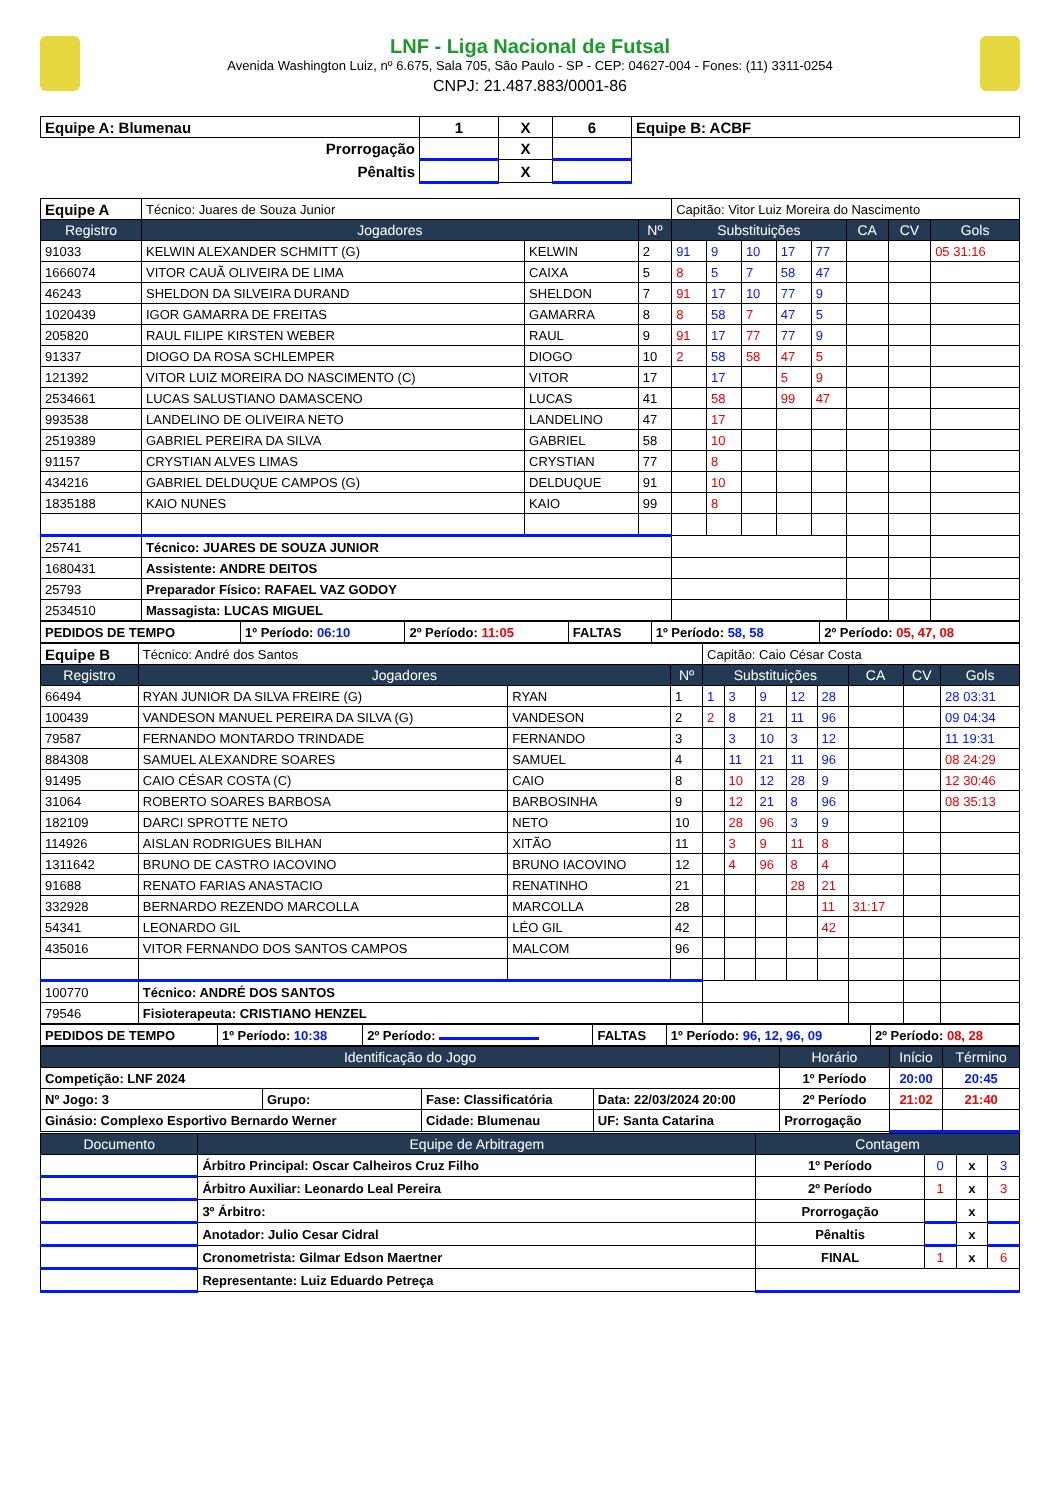LNF - Liga Nacional de Futsal
Avenida Washington Luiz, nº 6.675, Sala 705, São Paulo - SP - CEP: 04627-004 - Fones: (11) 3311-0254
CNPJ: 21.487.883/0001-86
| Equipe A: Blumenau | 1 | X | 6 | Equipe B: ACBF |
| Prorrogação | | X | | |
| Pênaltis | | X | | |
| Equipe A | Técnico: Juares de Souza Junior | | | Capitão: Vitor Luiz Moreira do Nascimento | | | | | | | |
| Registro | Jogadores | | Nº | Substituições | | | | | CA | CV | Gols |
| 91033 | KELWIN ALEXANDER SCHMITT (G) | KELWIN | 2 | 91 | 9 | 10 | 17 | 77 | | | 05 31:16 |
| 1666074 | VITOR CAUÃ OLIVEIRA DE LIMA | CAIXA | 5 | 8 | 5 | 7 | 58 | 47 | | | |
| 46243 | SHELDON DA SILVEIRA DURAND | SHELDON | 7 | 91 | 17 | 10 | 77 | 9 | | | |
| 1020439 | IGOR GAMARRA DE FREITAS | GAMARRA | 8 | 8 | 58 | 7 | 47 | 5 | | | |
| 205820 | RAUL FILIPE KIRSTEN WEBER | RAUL | 9 | 91 | 17 | 77 | 77 | 9 | | | |
| 91337 | DIOGO DA ROSA SCHLEMPER | DIOGO | 10 | 2 | 58 | 58 | 47 | 5 | | | |
| 121392 | VITOR LUIZ MOREIRA DO NASCIMENTO (C) | VITOR | 17 | | 17 | | 5 | 9 | | | |
| 2534661 | LUCAS SALUSTIANO DAMASCENO | LUCAS | 41 | | 58 | | 99 | 47 | | | |
| 993538 | LANDELINO DE OLIVEIRA NETO | LANDELINO | 47 | | 17 | | | | | | |
| 2519389 | GABRIEL PEREIRA DA SILVA | GABRIEL | 58 | | 10 | | | | | | |
| 91157 | CRYSTIAN ALVES LIMAS | CRYSTIAN | 77 | | 8 | | | | | | |
| 434216 | GABRIEL DELDUQUE CAMPOS (G) | DELDUQUE | 91 | | 10 | | | | | | |
| 1835188 | KAIO NUNES | KAIO | 99 | | 8 | | | | | | |
| 25741 | Técnico: JUARES DE SOUZA JUNIOR | | | | | | | | | | |
| 1680431 | Assistente: ANDRE DEITOS | | | | | | | | | | |
| 25793 | Preparador Físico: RAFAEL VAZ GODOY | | | | | | | | | | |
| 2534510 | Massagista: LUCAS MIGUEL | | | | | | | | | | |
| PEDIDOS DE TEMPO | 1º Período: 06:10 | 2º Período: 11:05 | FALTAS | 1º Período: 58, 58 | 2º Período: 05, 47, 08 |
| Equipe B | Técnico: André dos Santos | | | Capitão: Caio César Costa | | | | | | | |
| Registro | Jogadores | | Nº | Substituições | | | | | CA | CV | Gols |
| 66494 | RYAN JUNIOR DA SILVA FREIRE (G) | RYAN | 1 | 1 | 3 | 9 | 12 | 28 | | | 28 03:31 |
| 100439 | VANDESON MANUEL PEREIRA DA SILVA (G) | VANDESON | 2 | 2 | 8 | 21 | 11 | 96 | | | 09 04:34 |
| 79587 | FERNANDO MONTARDO TRINDADE | FERNANDO | 3 | | 3 | 10 | 3 | 12 | | | 11 19:31 |
| 884308 | SAMUEL ALEXANDRE SOARES | SAMUEL | 4 | | 11 | 21 | 11 | 96 | | | 08 24:29 |
| 91495 | CAIO CÉSAR COSTA (C) | CAIO | 8 | | 10 | 12 | 28 | 9 | | | 12 30:46 |
| 31064 | ROBERTO SOARES BARBOSA | BARBOSINHA | 9 | | 12 | 21 | 8 | 96 | | | 08 35:13 |
| 182109 | DARCI SPROTTE NETO | NETO | 10 | | 28 | 96 | 3 | 9 | | | |
| 114926 | AISLAN RODRIGUES BILHAN | XITÃO | 11 | | 3 | 9 | 11 | 8 | | | |
| 1311642 | BRUNO DE CASTRO IACOVINO | BRUNO IACOVINO | 12 | | 4 | 96 | 8 | 4 | | | |
| 91688 | RENATO FARIAS ANASTACIO | RENATINHO | 21 | | | | 28 | 21 | | | |
| 332928 | BERNARDO REZENDO MARCOLLA | MARCOLLA | 28 | | | | | 11 | 31:17 | | |
| 54341 | LEONARDO GIL | LÉO GIL | 42 | | | | | 42 | | | |
| 435016 | VITOR FERNANDO DOS SANTOS CAMPOS | MALCOM | 96 | | | | | | | | |
| 100770 | Técnico: ANDRÉ DOS SANTOS | | | | | | | | | | |
| 79546 | Fisioterapeuta: CRISTIANO HENZEL | | | | | | | | | | |
| PEDIDOS DE TEMPO | 1º Período: 10:38 | 2º Período: | FALTAS | 1º Período: 96, 12, 96, 09 | 2º Período: 08, 28 |
| Identificação do Jogo | | | | Horário | Início | Término |
| --- | --- | --- | --- | --- | --- | --- |
| Competição: LNF 2024 | | | | 1º Período | 20:00 | 20:45 |
| Nº Jogo: 3 | Grupo: | Fase: Classificatória | Data: 22/03/2024 20:00 | 2º Período | 21:02 | 21:40 |
| Ginásio: Complexo Esportivo Bernardo Werner | | Cidade: Blumenau | UF: Santa Catarina | Prorrogação | | |
| Documento | Equipe de Arbitragem | Contagem | | | |
| --- | --- | --- | --- | --- | --- |
| | Árbitro Principal: Oscar Calheiros Cruz Filho | 1º Período | 0 | x | 3 |
| | Árbitro Auxiliar: Leonardo Leal Pereira | 2º Período | 1 | x | 3 |
| | 3º Árbitro: | Prorrogação | | x | |
| | Anotador: Julio Cesar Cidral | Pênaltis | | x | |
| | Cronometrista: Gilmar Edson Maertner | FINAL | 1 | x | 6 |
| | Representante: Luiz Eduardo Petreça | | | | |